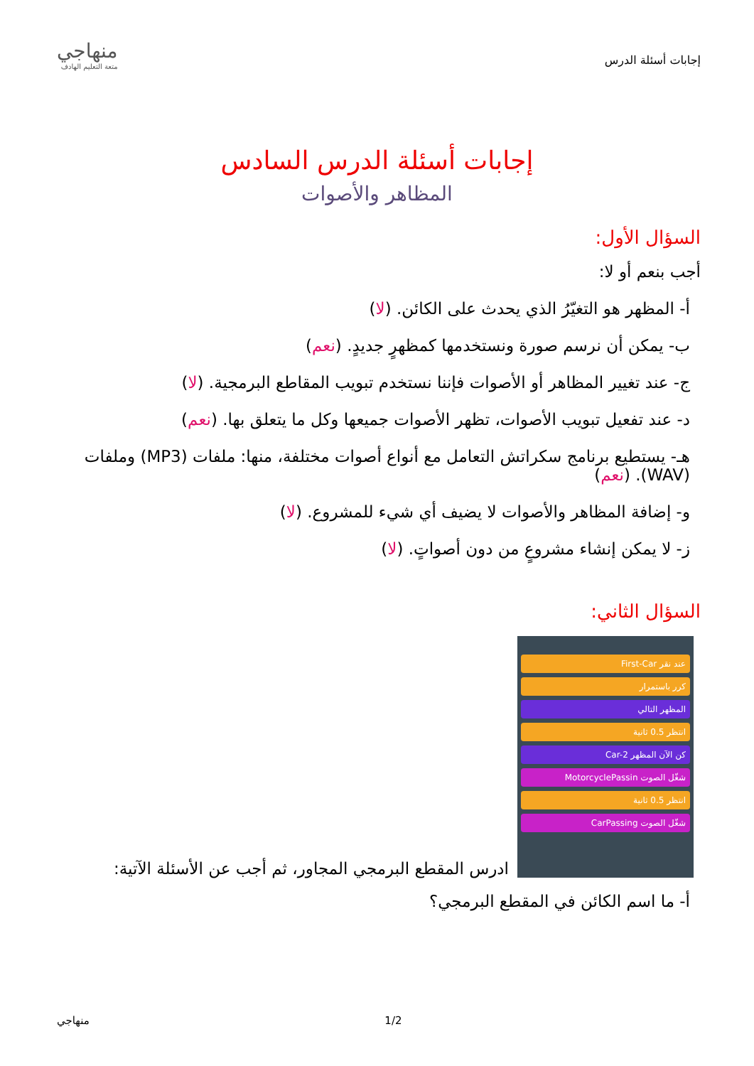إجابات أسئلة الدرس
منهاجي
متعة التعليم الهادف
إجابات أسئلة الدرس السادس
المظاهر والأصوات
السؤال الأول:
أجب بنعم أو لا:
أ- المظهر هو التغيّرُ الذي يحدث على الكائن. (لا)
ب- يمكن أن نرسم صورة ونستخدمها كمظهرٍ جديدٍ. (نعم)
ج- عند تغيير المظاهر أو الأصوات فإننا نستخدم تبويب المقاطع البرمجية. (لا)
د- عند تفعيل تبويب الأصوات، تظهر الأصوات جميعها وكل ما يتعلق بها. (نعم)
هـ- يستطيع برنامج سكراتش التعامل مع أنواع أصوات مختلفة، منها: ملفات (MP3) وملفات (WAV). (نعم)
و- إضافة المظاهر والأصوات لا يضيف أي شيء للمشروع. (لا)
ز- لا يمكن إنشاء مشروعٍ من دون أصواتٍ. (لا)
السؤال الثاني:
عند نقر First-Car
كرر باستمرار
المظهر التالي
انتظر 0.5 ثانية
كن الآن المظهر Car-2
شغّل الصوت MotorcyclePassin
انتظر 0.5 ثانية
شغّل الصوت CarPassing
ادرس المقطع البرمجي المجاور، ثم أجب عن الأسئلة الآتية:
أ- ما اسم الكائن في المقطع البرمجي؟
1/2 منهاجي